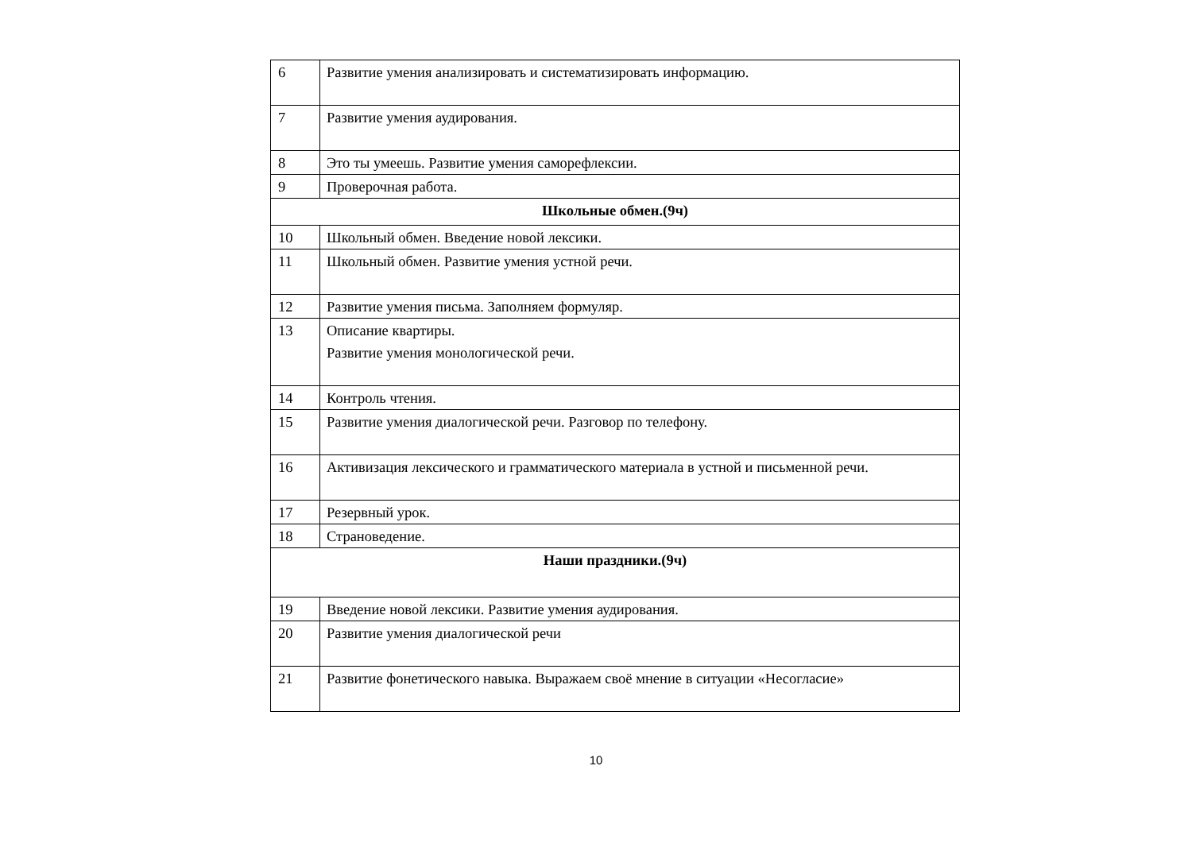| 6 | Развитие умения анализировать и систематизировать информацию. |
| 7 | Развитие умения аудирования. |
| 8 | Это ты умеешь. Развитие умения саморефлексии. |
| 9 | Проверочная работа. |
| Школьные обмен.(9ч) | |
| 10 | Школьный обмен. Введение новой лексики. |
| 11 | Школьный обмен. Развитие умения устной речи. |
| 12 | Развитие умения письма. Заполняем формуляр. |
| 13 | Описание квартиры. Развитие умения монологической речи. |
| 14 | Контроль чтения. |
| 15 | Развитие умения диалогической речи. Разговор по телефону. |
| 16 | Активизация лексического и грамматического материала в устной и письменной речи. |
| 17 | Резервный урок. |
| 18 | Страноведение. |
| Наши праздники.(9ч) | |
| 19 | Введение новой лексики. Развитие умения аудирования. |
| 20 | Развитие умения диалогической речи |
| 21 | Развитие фонетического навыка. Выражаем своё мнение в ситуации «Несогласие» |
10